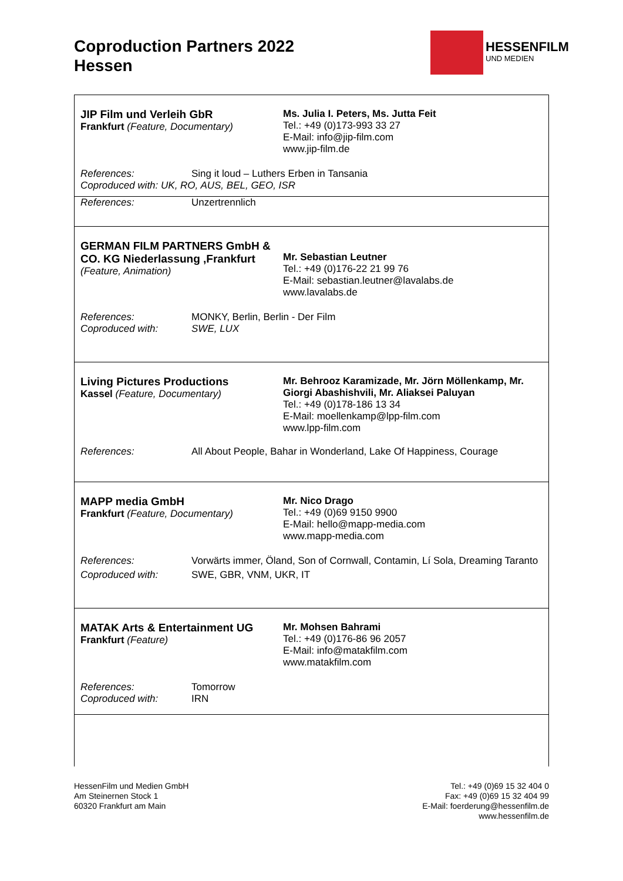Coproduction Partners 2022
Hessen
HESSENFILM
UND MEDIEN
JIP Film und Verleih GbR
Frankfurt (Feature, Documentary)
Ms. Julia I. Peters, Ms. Jutta Feit
Tel.: +49 (0)173-993 33 27
E-Mail: info@jip-film.com
www.jip-film.de
References: Sing it loud – Luthers Erben in Tansania
Coproduced with: UK, RO, AUS, BEL, GEO, ISR
References: Unzertrennlich
GERMAN FILM PARTNERS GmbH & CO. KG Niederlassung ,Frankfurt
(Feature, Animation)
Mr. Sebastian Leutner
Tel.: +49 (0)176-22 21 99 76
E-Mail: sebastian.leutner@lavalabs.de
www.lavalabs.de
References: MONKY, Berlin, Berlin - Der Film
Coproduced with: SWE, LUX
Living Pictures Productions
Kassel (Feature, Documentary)
Mr. Behrooz Karamizade, Mr. Jörn Möllenkamp, Mr. Giorgi Abashishvili, Mr. Aliaksei Paluyan
Tel.: +49 (0)178-186 13 34
E-Mail: moellenkamp@lpp-film.com
www.lpp-film.com
References: All About People, Bahar in Wonderland, Lake Of Happiness, Courage
MAPP media GmbH
Frankfurt (Feature, Documentary)
Mr. Nico Drago
Tel.: +49 (0)69 9150 9900
E-Mail: hello@mapp-media.com
www.mapp-media.com
References: Vorwärts immer, Öland, Son of Cornwall, Contamin, Lí Sola, Dreaming Taranto
Coproduced with: SWE, GBR, VNM, UKR, IT
MATAK Arts & Entertainment UG
Frankfurt (Feature)
Mr. Mohsen Bahrami
Tel.: +49 (0)176-86 96 2057
E-Mail: info@matakfilm.com
www.matakfilm.com
References: Tomorrow
Coproduced with: IRN
HessenFilm und Medien GmbH
Am Steinernen Stock 1
60320 Frankfurt am Main
Tel.: +49 (0)69 15 32 404 0
Fax: +49 (0)69 15 32 404 99
E-Mail: foerderung@hessenfilm.de
www.hessenfilm.de